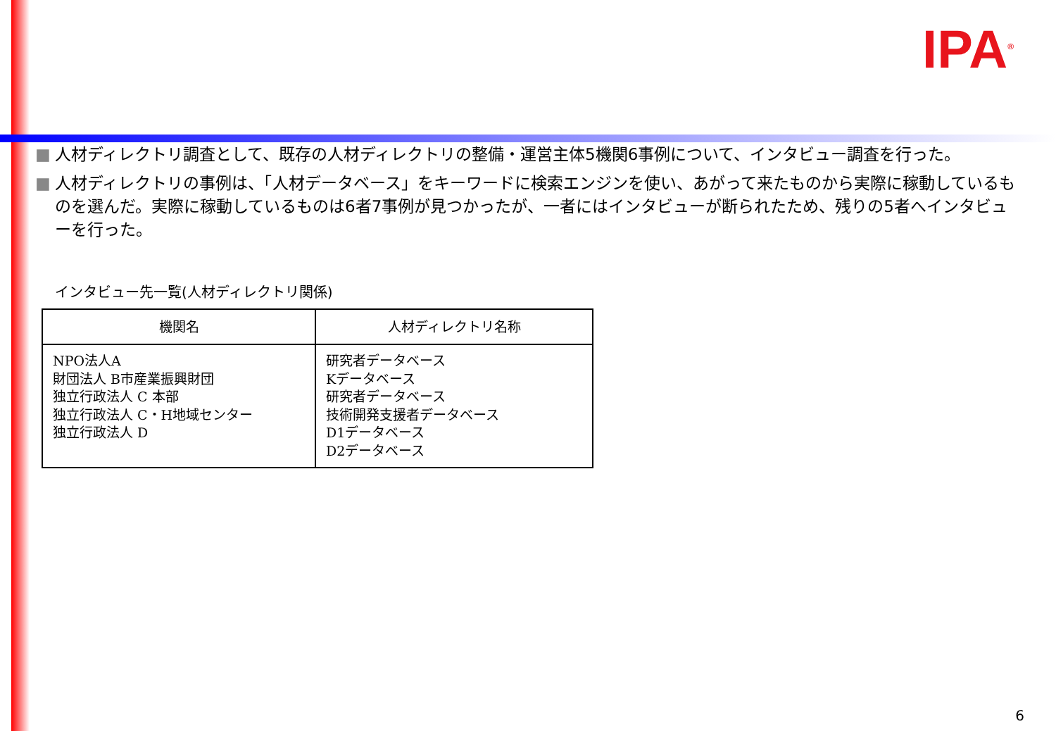IPA<sup>®</sup>
■ 人材ディレクトリ調査として、既存の人材ディレクトリの整備・運営主体5機関6事例について、インタビュー調査を行った。
■ 人材ディレクトリの事例は、「人材データベース」をキーワードに検索エンジンを使い、あがって来たものから実際に稼動しているものを選んだ。実際に稼動しているものは6者7事例が見つかったが、一者にはインタビューが断られたため、残りの5者へインタビューを行った。
インタビュー先一覧(人材ディレクトリ関係)
| 機関名 | 人材ディレクトリ名称 |
| --- | --- |
| NPO法人A 財団法人 B市産業振興財団 独立行政法人 C 本部 独立行政法人 C・H地域センター 独立行政法人 D | 研究者データベース Kデータベース 研究者データベース 技術開発支援者データベース D1データベース D2データベース |
6